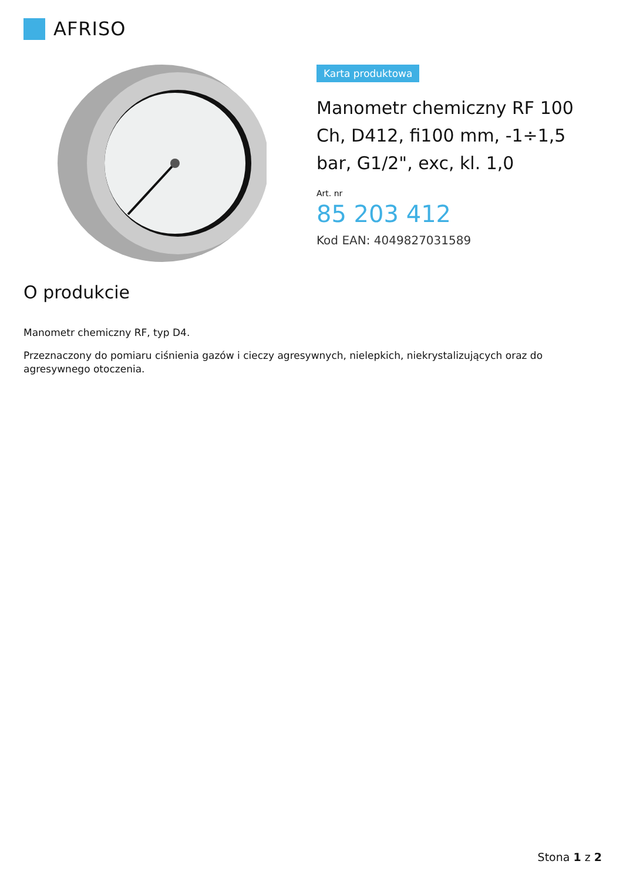AFRISO
Karta produktowa
Manometr chemiczny RF 100 Ch, D412, fi100 mm, -1÷1,5 bar, G1/2", exc, kl. 1,0
Art. nr
85 203 412
Kod EAN: 4049827031589
O produkcie
Manometr chemiczny RF, typ D4.
Przeznaczony do pomiaru ciśnienia gazów i cieczy agresywnych, nielepkich, niekrystalizujących oraz do agresywnego otoczenia.
Stona 1 z 2